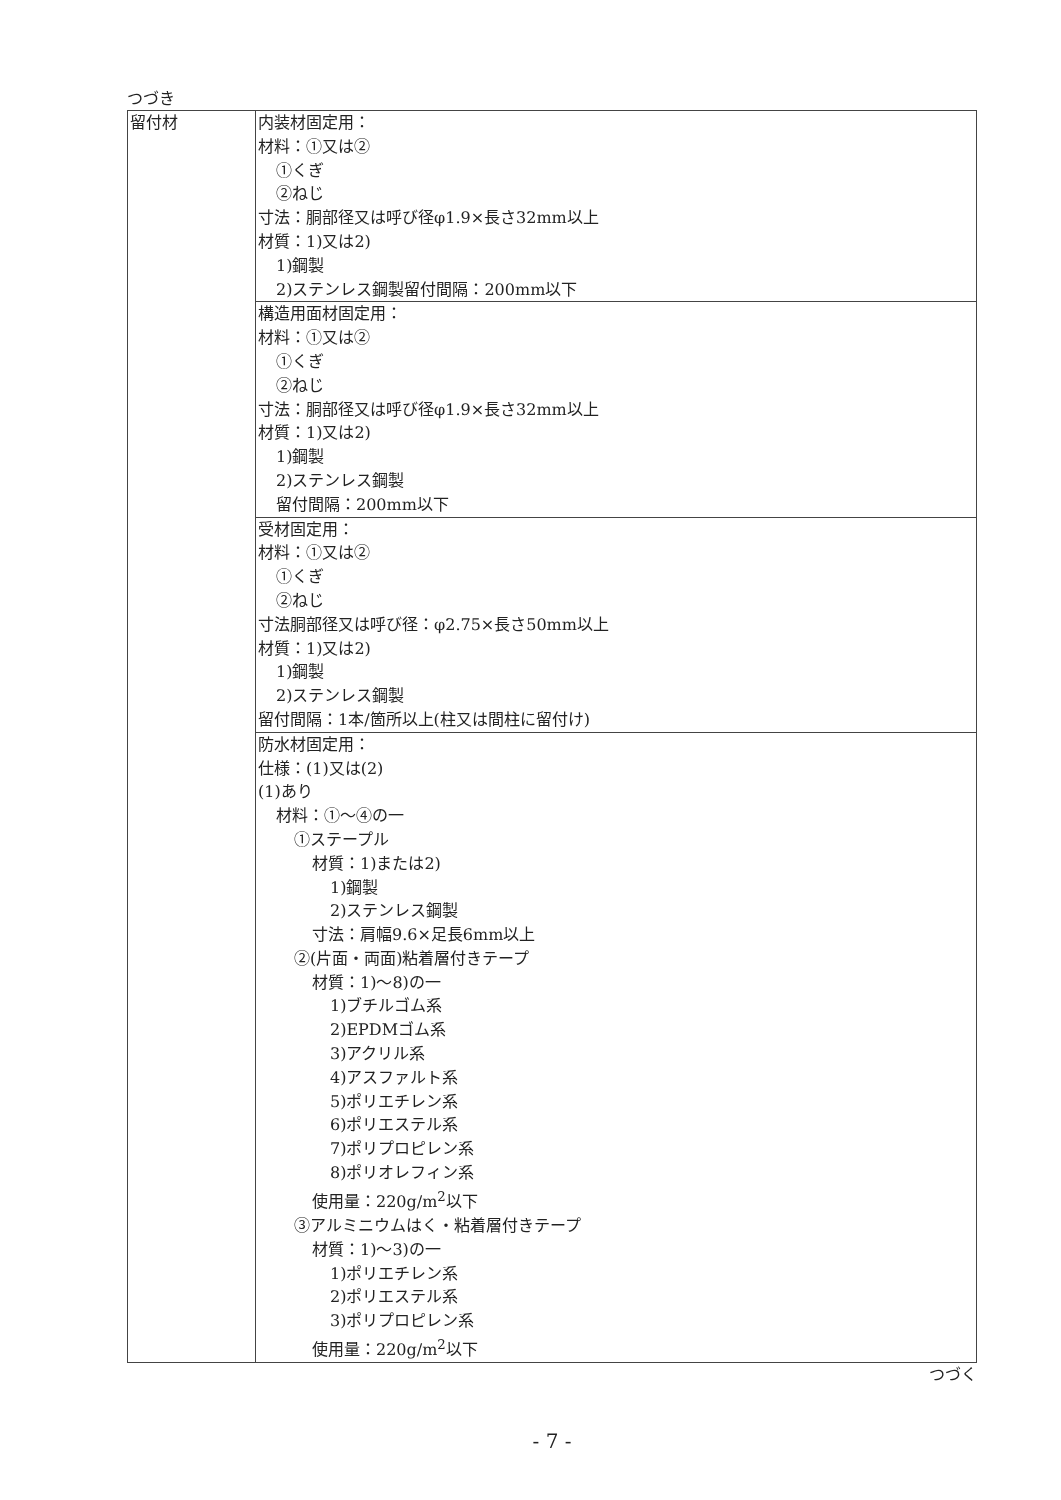つづき
| 留付材 | 内装材固定用： 材料：①又は② ①くぎ ②ねじ 寸法：胴部径又は呼び径φ1.9×長さ32mm以上 材質：1)又は2) 1)鋼製 2)ステンレス鋼製留付間隔：200mm以下 |
| | 構造用面材固定用： 材料：①又は② ①くぎ ②ねじ 寸法：胴部径又は呼び径φ1.9×長さ32mm以上 材質：1)又は2) 1)鋼製 2)ステンレス鋼製 留付間隔：200mm以下 |
| | 受材固定用： 材料：①又は② ①くぎ ②ねじ 寸法胴部径又は呼び径：φ2.75×長さ50mm以上 材質：1)又は2) 1)鋼製 2)ステンレス鋼製 留付間隔：1本/箇所以上(柱又は間柱に留付け) |
| | 防水材固定用： 仕様：(1)又は(2) (1)あり 材料：①～④の一 ①ステープル 材質：1)または2) 1)鋼製 2)ステンレス鋼製 寸法：肩幅9.6×足長6mm以上 ②(片面・両面)粘着層付きテープ 材質：1)～8)の一 1)ブチルゴム系 2)EPDMゴム系 3)アクリル系 4)アスファルト系 5)ポリエチレン系 6)ポリエステル系 7)ポリプロピレン系 8)ポリオレフィン系 使用量：220g/m<sup>2</sup>以下 ③アルミニウムはく・粘着層付きテープ 材質：1)～3)の一 1)ポリエチレン系 2)ポリエステル系 3)ポリプロピレン系 使用量：220g/m<sup>2</sup>以下 |
つづく
- 7 -